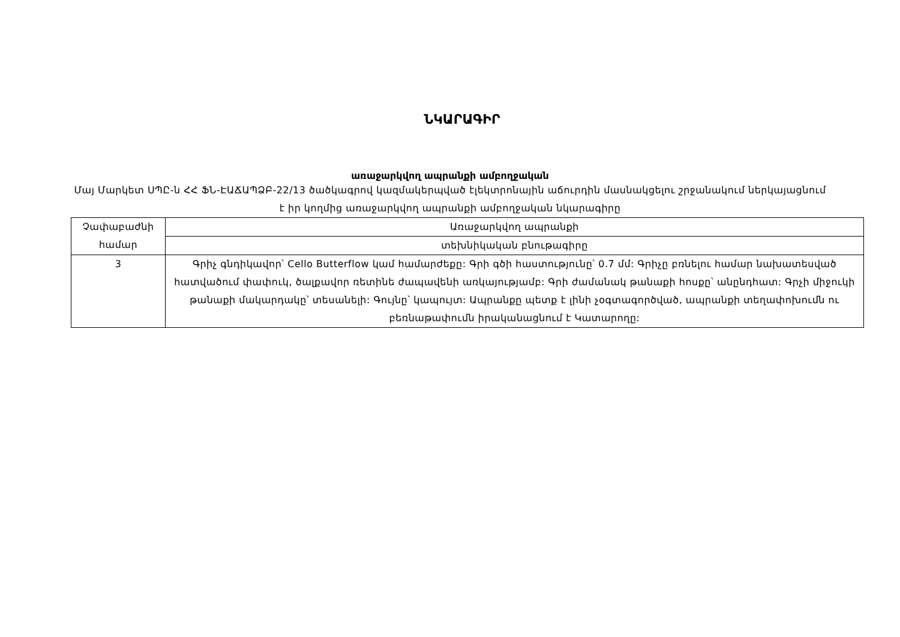ՆԿԱՐԱԳԻՐ
առաջարկվող ապրանքի ամբողջական
Մայ Մարկետ ՍՊԸ-ն ՀՀ ՖՆ-ԷԱՃԱՊՁԲ-22/13 ծածկագրով կազմակերպված էլեկտրոնային աճուրդին մասնակցելու շրջանակում ներկայացնում է իր կողմից առաջարկվող ապրանքի ամբողջական նկարագիրը
| Չափաբաժնի համար | Առաջարկվող ապրանքի |
| | տեխնիկական բնութագիրը |
| 3 | Գրիչ գնդիկավոր՝ Cello Butterflow կամ համարժեքը: Գրի գծի հաստությունը՝ 0.7 մմ: Գրիչը բռնելու համար նախատեսված հատվածում փափուկ, ծալքավոր ռետինե ժապավենի առկայությամբ: Գրի ժամանակ թանաքի հոսքը՝ անընդհատ: Գրչի միջուկի թանաքի մակարդակը՝ տեսանելի: Գույնը՝ կապույտ: Ապրանքը պետք է լինի չօգտագործված, ապրանքի տեղափոխումն ու բեռնաթափումն իրականացնում է Կատարողը: |